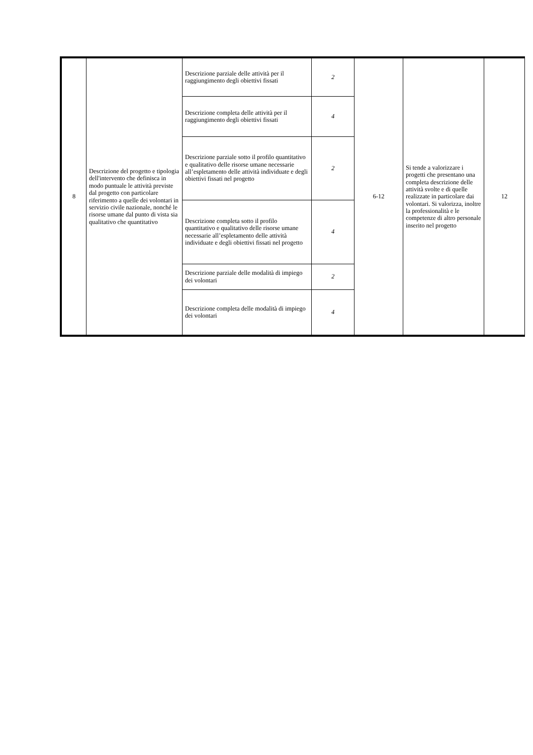| 8 | Descrizione del progetto e tipologia dell'intervento che definisca in modo puntuale le attività previste dal progetto con particolare riferimento a quelle dei volontari in servizio civile nazionale, nonché le risorse umane dal punto di vista sia qualitativo che quantitativo | Descrizione parziale delle attività per il raggiungimento degli obiettivi fissati | 2 | 6-12 | Si tende a valorizzare i progetti che presentano una completa descrizione delle attività svolte e di quelle realizzate in particolare dai volontari. Si valorizza, inoltre la professionalità e le competenze di altro personale inserito nel progetto | 12 |
| | | Descrizione completa delle attività per il raggiungimento degli obiettivi fissati | 4 | | | |
| | | Descrizione parziale sotto il profilo quantitativo e qualitativo delle risorse umane necessarie all’espletamento delle attività individuate e degli obiettivi fissati nel progetto | 2 | | | |
| | | Descrizione completa sotto il profilo quantitativo e qualitativo delle risorse umane necessarie all’espletamento delle attività individuate e degli obiettivi fissati nel progetto | 4 | | | |
| | | Descrizione parziale delle modalità di impiego dei volontari | 2 | | | |
| | | Descrizione completa delle modalità di impiego dei volontari | 4 | | | |